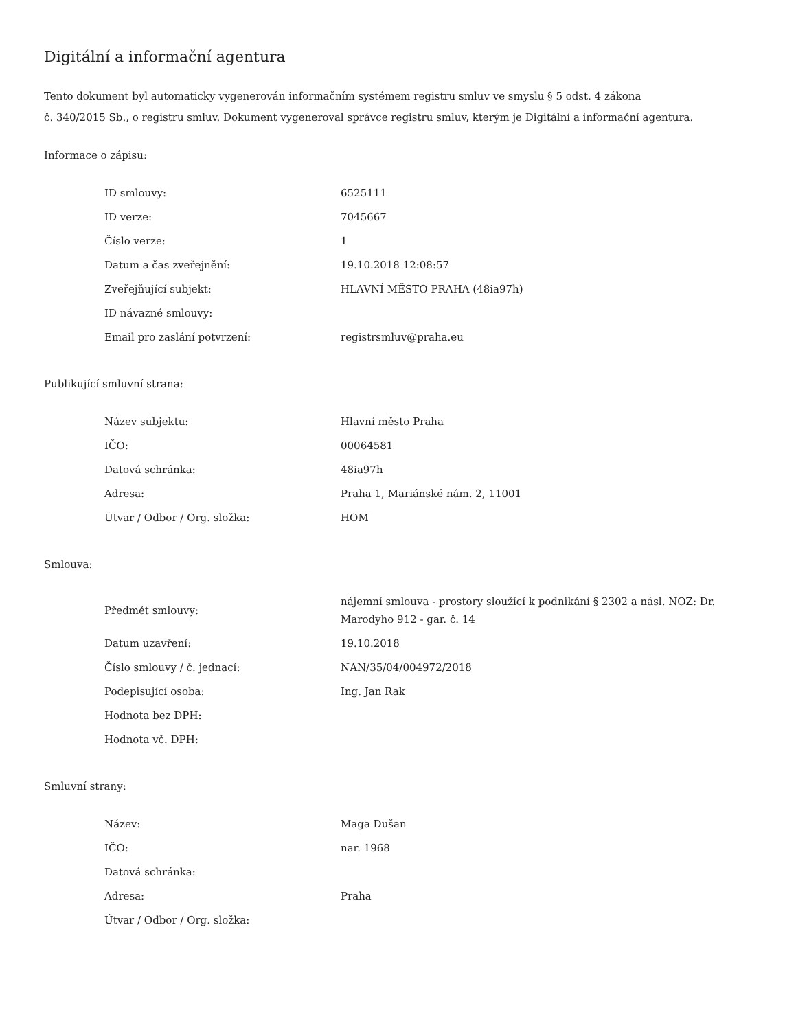Digitální a informační agentura
Tento dokument byl automaticky vygenerován informačním systémem registru smluv ve smyslu § 5 odst. 4 zákona
č. 340/2015 Sb., o registru smluv. Dokument vygeneroval správce registru smluv, kterým je Digitální a informační agentura.
Informace o zápisu:
| ID smlouvy: | 6525111 |
| ID verze: | 7045667 |
| Číslo verze: | 1 |
| Datum a čas zveřejnění: | 19.10.2018 12:08:57 |
| Zveřejňující subjekt: | HLAVNÍ MĚSTO PRAHA (48ia97h) |
| ID návazné smlouvy: | |
| Email pro zaslání potvrzení: | registrsmluv@praha.eu |
Publikující smluvní strana:
| Název subjektu: | Hlavní město Praha |
| IČO: | 00064581 |
| Datová schránka: | 48ia97h |
| Adresa: | Praha 1, Mariánské nám. 2, 11001 |
| Útvar / Odbor / Org. složka: | HOM |
Smlouva:
| Předmět smlouvy: | nájemní smlouva - prostory sloužící k podnikání § 2302 a násl. NOZ: Dr. Marodyho 912 - gar. č. 14 |
| Datum uzavření: | 19.10.2018 |
| Číslo smlouvy / č. jednací: | NAN/35/04/004972/2018 |
| Podepisující osoba: | Ing. Jan Rak |
| Hodnota bez DPH: | |
| Hodnota vč. DPH: | |
Smluvní strany:
| Název: | Maga Dušan |
| IČO: | nar. 1968 |
| Datová schránka: | |
| Adresa: | Praha |
| Útvar / Odbor / Org. složka: | |